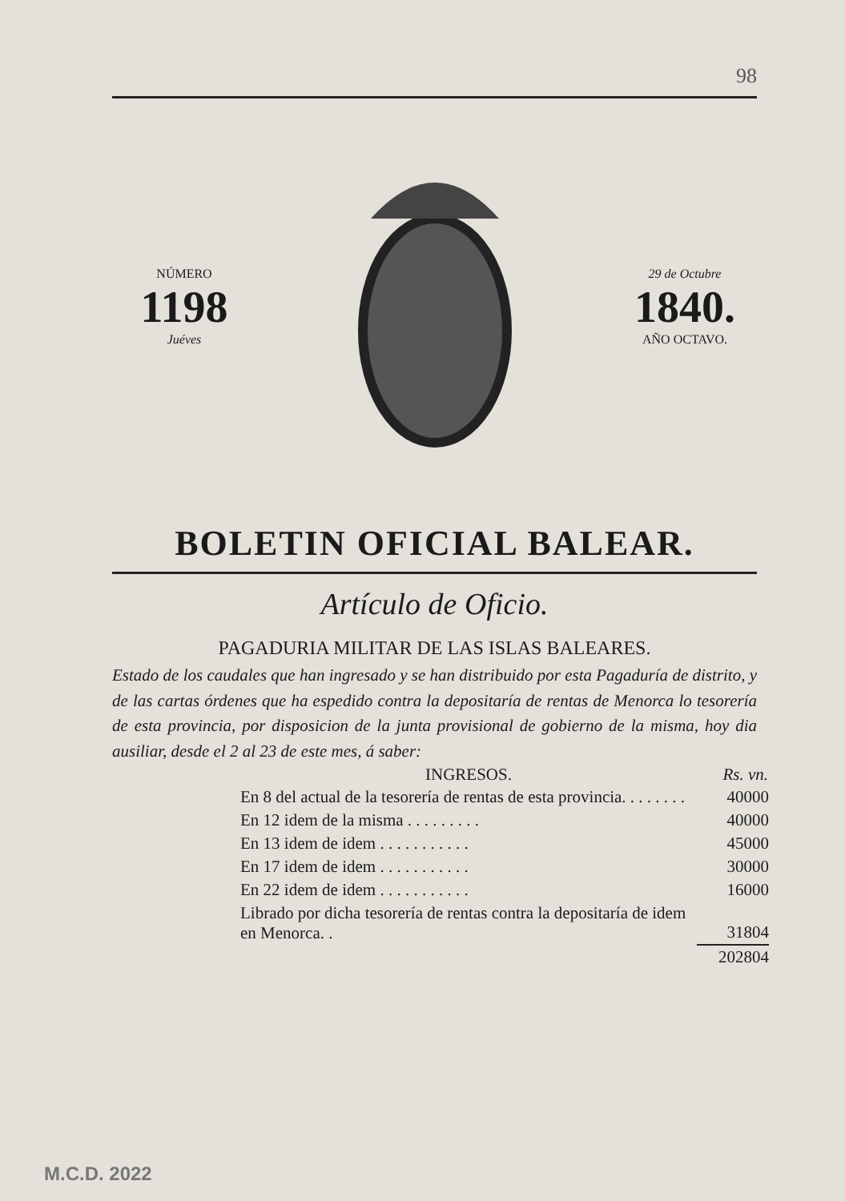98
NÚMERO
1198
Juéves
29 de Octubre
1840.
AÑO OCTAVO.
BOLETIN OFICIAL BALEAR.
Artículo de Oficio.
PAGADURIA MILITAR DE LAS ISLAS BALEARES.
Estado de los caudales que han ingresado y se han distribuido por esta Pagaduría de distrito, y de las cartas órdenes que ha espedido contra la depositaría de rentas de Menorca lo tesorería de esta provincia, por disposicion de la junta provisional de gobierno de la misma, hoy dia ausiliar, desde el 2 al 23 de este mes, á saber:
| INGRESOS. | Rs. vn. |
| --- | --- |
| En 8 del actual de la tesorería de rentas de esta provincia. . . . . . . . | 40000 |
| En 12 idem de la misma . . . . . . . . . | 40000 |
| En 13 idem de idem . . . . . . . . . . . | 45000 |
| En 17 idem de idem . . . . . . . . . . . | 30000 |
| En 22 idem de idem . . . . . . . . . . . | 16000 |
| Librado por dicha tesorería de rentas contra la depositaría de idem en Menorca. . | 31804 |
| | 202804 |
M.C.D. 2022